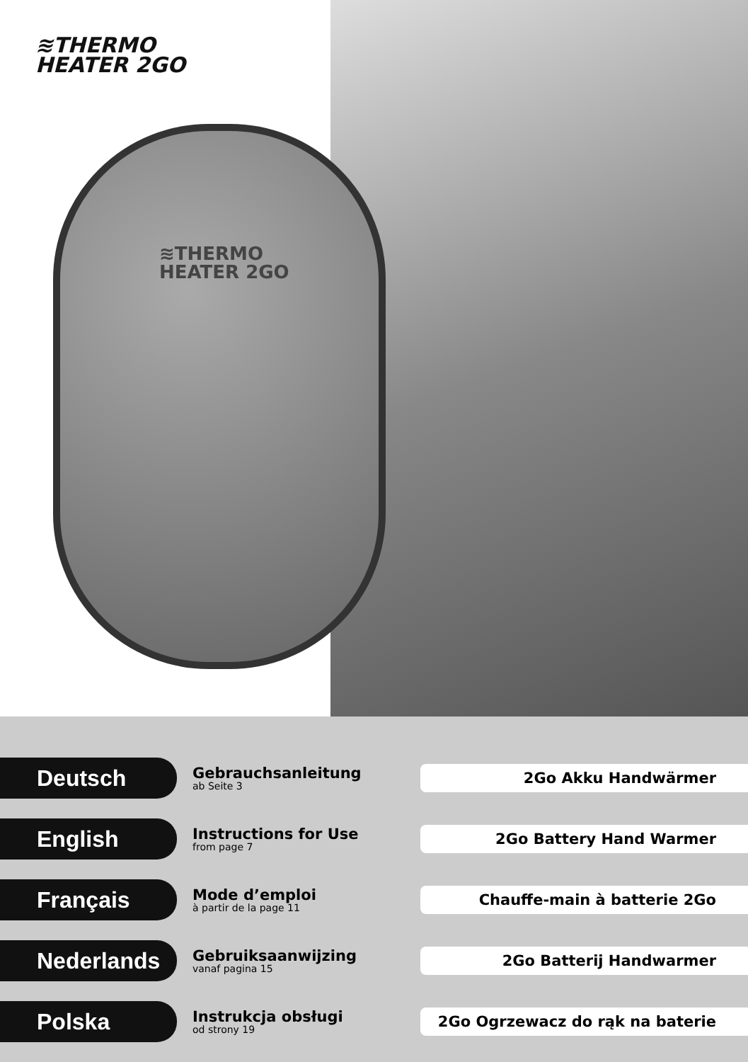≋THERMO
HEATER 2GO
≋THERMO
HEATER 2GO
Deutsch
Gebrauchsanleitung
ab Seite 3
2Go Akku Handwärmer
English
Instructions for Use
from page 7
2Go Battery Hand Warmer
Français
Mode d’emploi
à partir de la page 11
Chauffe-main à batterie 2Go
Nederlands
Gebruiksaanwijzing
vanaf pagina 15
2Go Batterij Handwarmer
Polska
Instrukcja obsługi
od strony 19
2Go Ogrzewacz do rąk na baterie